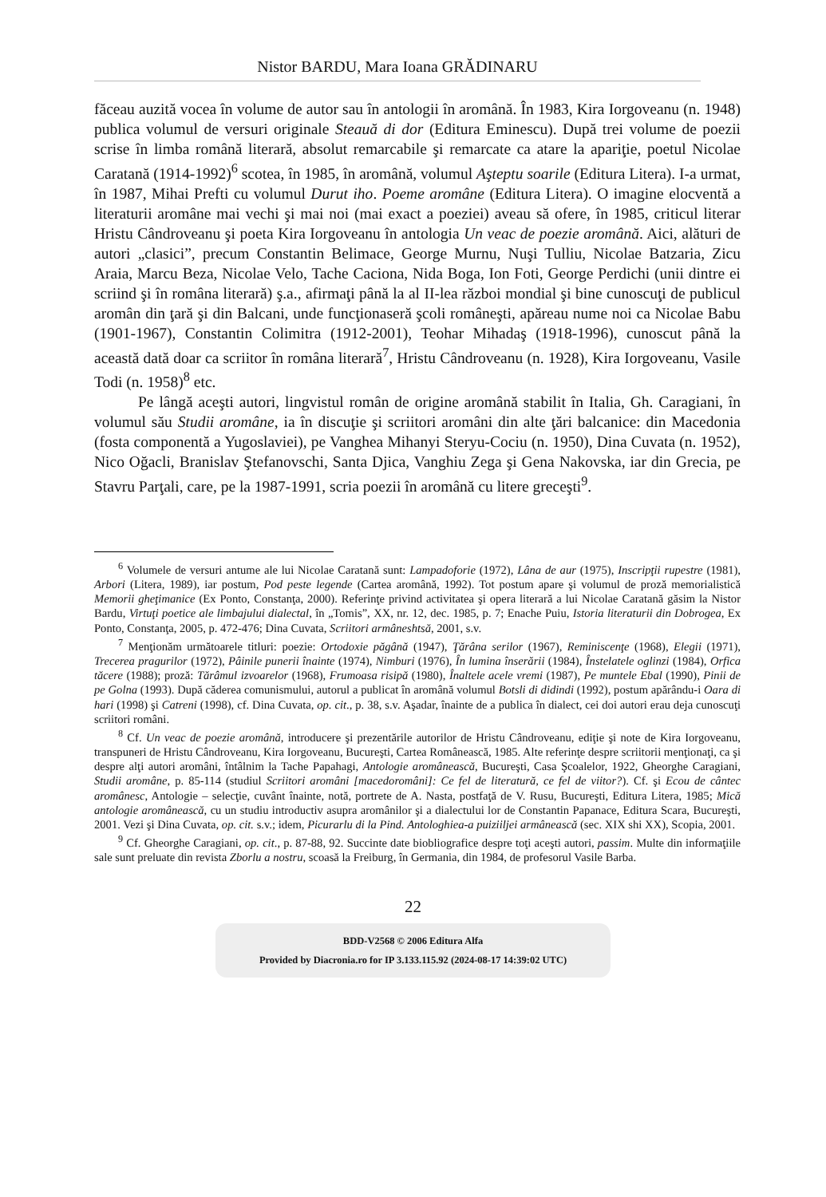Nistor BARDU, Mara Ioana GRĂDINARU
făceau auzită vocea în volume de autor sau în antologii în aromână. În 1983, Kira Iorgoveanu (n. 1948) publica volumul de versuri originale Steauă di dor (Editura Eminescu). După trei volume de poezii scrise în limba română literară, absolut remarcabile şi remarcate ca atare la apariţie, poetul Nicolae Caratană (1914-1992)<sup>6</sup> scotea, în 1985, în aromână, volumul Aşteptu soarile (Editura Litera). I-a urmat, în 1987, Mihai Prefti cu volumul Durut iho. Poeme aromâne (Editura Litera). O imagine elocventă a literaturii aromâne mai vechi şi mai noi (mai exact a poeziei) aveau să ofere, în 1985, criticul literar Hristu Cândroveanu şi poeta Kira Iorgoveanu în antologia Un veac de poezie aromână. Aici, alături de autori „clasici”, precum Constantin Belimace, George Murnu, Nuşi Tulliu, Nicolae Batzaria, Zicu Araia, Marcu Beza, Nicolae Velo, Tache Caciona, Nida Boga, Ion Foti, George Perdichi (unii dintre ei scriind şi în româna literară) ş.a., afirmaţi până la al II-lea război mondial şi bine cunoscuţi de publicul aromân din ţară şi din Balcani, unde funcţionaseră şcoli româneşti, apăreau nume noi ca Nicolae Babu (1901-1967), Constantin Colimitra (1912-2001), Teohar Mihadaş (1918-1996), cunoscut până la această dată doar ca scriitor în româna literară<sup>7</sup>, Hristu Cândroveanu (n. 1928), Kira Iorgoveanu, Vasile Todi (n. 1958)<sup>8</sup> etc.
Pe lângă aceşti autori, lingvistul român de origine aromână stabilit în Italia, Gh. Caragiani, în volumul său Studii aromâne, ia în discuţie şi scriitori aromâni din alte ţări balcanice: din Macedonia (fosta componentă a Yugoslaviei), pe Vanghea Mihanyi Steryu-Cociu (n. 1950), Dina Cuvata (n. 1952), Nico Oğacli, Branislav Ştefanovschi, Santa Djica, Vanghiu Zega şi Gena Nakovska, iar din Grecia, pe Stavru Parţali, care, pe la 1987-1991, scria poezii în aromână cu litere greceşti<sup>9</sup>.
<sup>6</sup> Volumele de versuri antume ale lui Nicolae Caratană sunt: Lampadoforie (1972), Lâna de aur (1975), Inscripţii rupestre (1981), Arbori (Litera, 1989), iar postum, Pod peste legende (Cartea aromână, 1992). Tot postum apare şi volumul de proză memorialistică Memorii gheţimanice (Ex Ponto, Constanţa, 2000). Referinţe privind activitatea şi opera literară a lui Nicolae Caratană găsim la Nistor Bardu, Virtuţi poetice ale limbajului dialectal, în „Tomis”, XX, nr. 12, dec. 1985, p. 7; Enache Puiu, Istoria literaturii din Dobrogea, Ex Ponto, Constanţa, 2005, p. 472-476; Dina Cuvata, Scriitori armâneshtsă, 2001, s.v.
<sup>7</sup> Menţionăm următoarele titluri: poezie: Ortodoxie păgână (1947), Ţărâna serilor (1967), Reminiscenţe (1968), Elegii (1971), Trecerea pragurilor (1972), Pâinile punerii înainte (1974), Nimburi (1976), În lumina înserării (1984), Înstelatele oglinzi (1984), Orfica tăcere (1988); proză: Tărâmul izvoarelor (1968), Frumoasa risipă (1980), Înaltele acele vremi (1987), Pe muntele Ebal (1990), Pinii de pe Golna (1993). După căderea comunismului, autorul a publicat în aromână volumul Botsli di didindi (1992), postum apărându-i Oara di hari (1998) şi Catreni (1998), cf. Dina Cuvata, op. cit., p. 38, s.v. Aşadar, înainte de a publica în dialect, cei doi autori erau deja cunoscuţi scriitori români.
<sup>8</sup> Cf. Un veac de poezie aromână, introducere şi prezentările autorilor de Hristu Cândroveanu, ediţie şi note de Kira Iorgoveanu, transpuneri de Hristu Cândroveanu, Kira Iorgoveanu, Bucureşti, Cartea Românească, 1985. Alte referinţe despre scriitorii menţionaţi, ca şi despre alţi autori aromâni, întâlnim la Tache Papahagi, Antologie aromânească, Bucureşti, Casa Şcoalelor, 1922, Gheorghe Caragiani, Studii aromâne, p. 85-114 (studiul Scriitori aromâni [macedoromâni]: Ce fel de literatură, ce fel de viitor?). Cf. şi Ecou de cântec aromânesc, Antologie – selecţie, cuvânt înainte, notă, portrete de A. Nasta, postfaţă de V. Rusu, Bucureşti, Editura Litera, 1985; Mică antologie aromânească, cu un studiu introductiv asupra aromânilor şi a dialectului lor de Constantin Papanace, Editura Scara, Bucureşti, 2001. Vezi şi Dina Cuvata, op. cit. s.v.; idem, Picurarlu di la Pind. Antologhiea-a puiziiljei armânească (sec. XIX shi XX), Scopia, 2001.
<sup>9</sup> Cf. Gheorghe Caragiani, op. cit., p. 87-88, 92. Succinte date biobliografice despre toţi aceşti autori, passim. Multe din informaţiile sale sunt preluate din revista Zborlu a nostru, scoasă la Freiburg, în Germania, din 1984, de profesorul Vasile Barba.
22
BDD-V2568 © 2006 Editura Alfa
Provided by Diacronia.ro for IP 3.133.115.92 (2024-08-17 14:39:02 UTC)